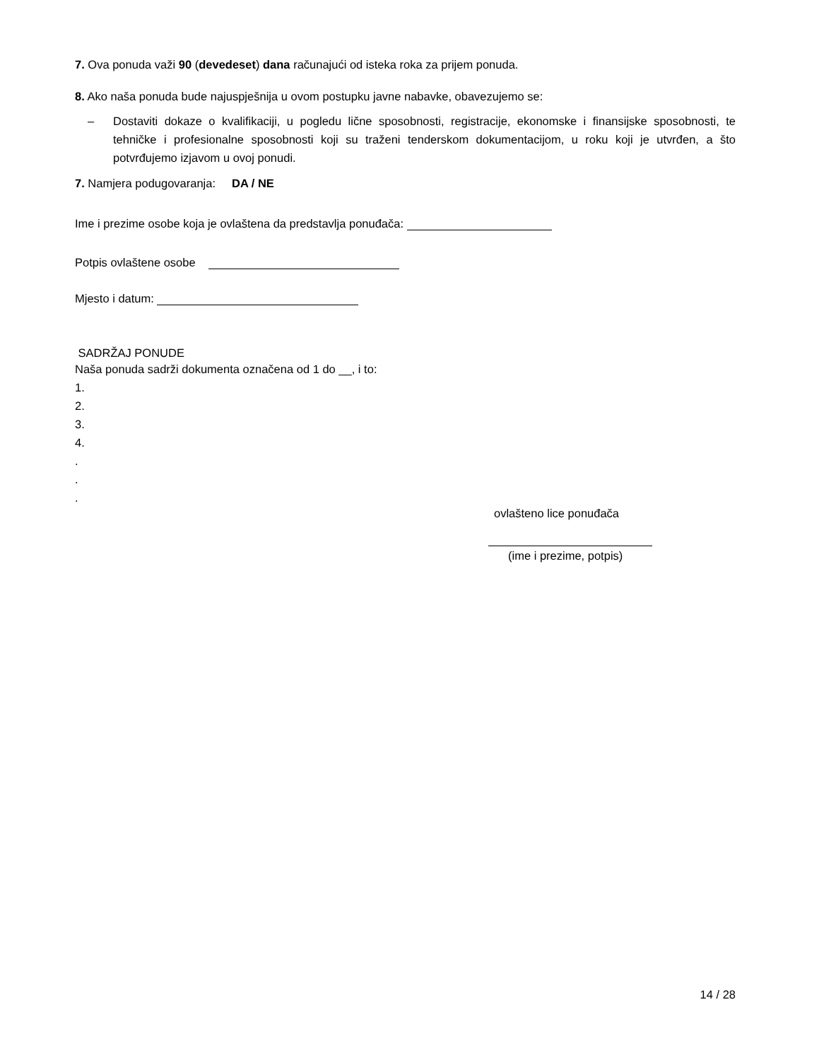7. Ova ponuda važi 90 (devedeset) dana računajući od isteka roka za prijem ponuda.
8. Ako naša ponuda bude najuspješnija u ovom postupku javne nabavke, obavezujemo se:
– Dostaviti dokaze o kvalifikaciji, u pogledu lične sposobnosti, registracije, ekonomske i finansijske sposobnosti, te tehničke i profesionalne sposobnosti koji su traženi tenderskom dokumentacijom, u roku koji je utvrđen, a što potvrđujemo izjavom u ovoj ponudi.
7. Namjera podugovaranja: DA / NE
Ime i prezime osobe koja je ovlaštena da predstavlja ponuđača:
Potpis ovlaštene osobe
Mjesto i datum:
SADRŽAJ PONUDE
Naša ponuda sadrži dokumenta označena od 1 do __, i to:
1.
2.
3.
4.
.
.
.
ovlašteno lice ponuđača
(ime i prezime, potpis)
14 / 28